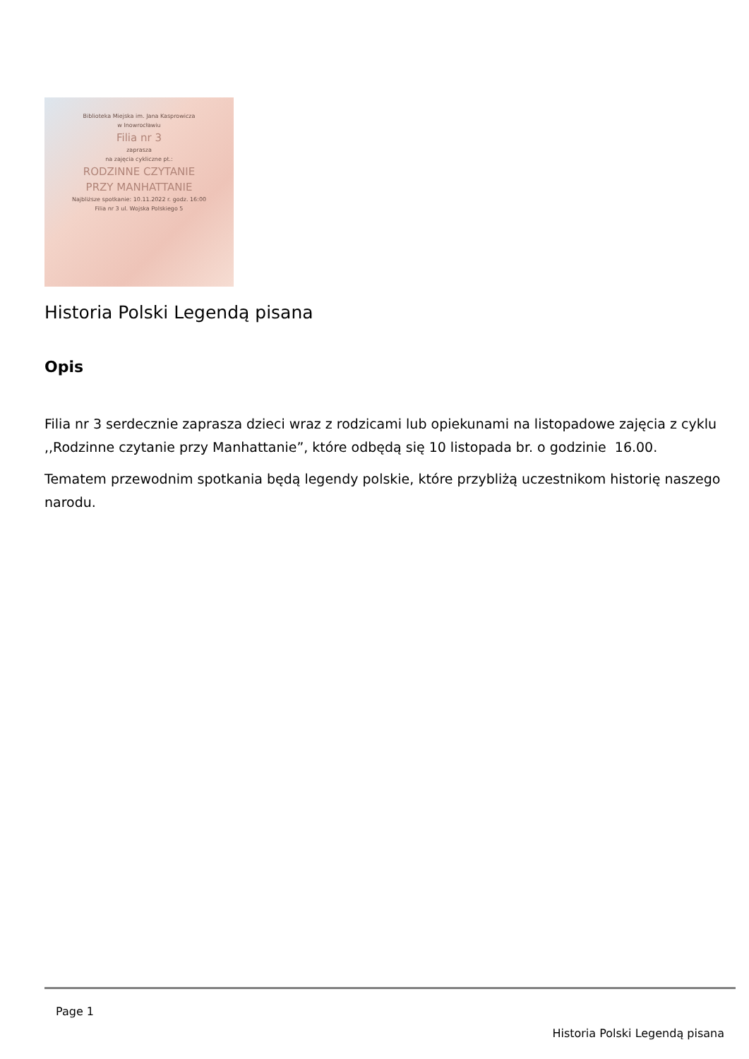Biblioteka Miejska im. Jana Kasprowicza
w Inowrocławiu
Filia nr 3
zaprasza
na zajęcia cykliczne pt.:
RODZINNE CZYTANIE
PRZY MANHATTANIE
Najbliższe spotkanie: 10.11.2022 r. godz. 16:00
Filia nr 3 ul. Wojska Polskiego 5
Historia Polski Legendą pisana
Opis
Filia nr 3 serdecznie zaprasza dzieci wraz z rodzicami lub opiekunami na listopadowe zajęcia z cyklu ,,Rodzinne czytanie przy Manhattanie”, które odbędą się 10 listopada br. o godzinie 16.00.
Tematem przewodnim spotkania będą legendy polskie, które przybliżą uczestnikom historię naszego narodu.
Page 1
Historia Polski Legendą pisana